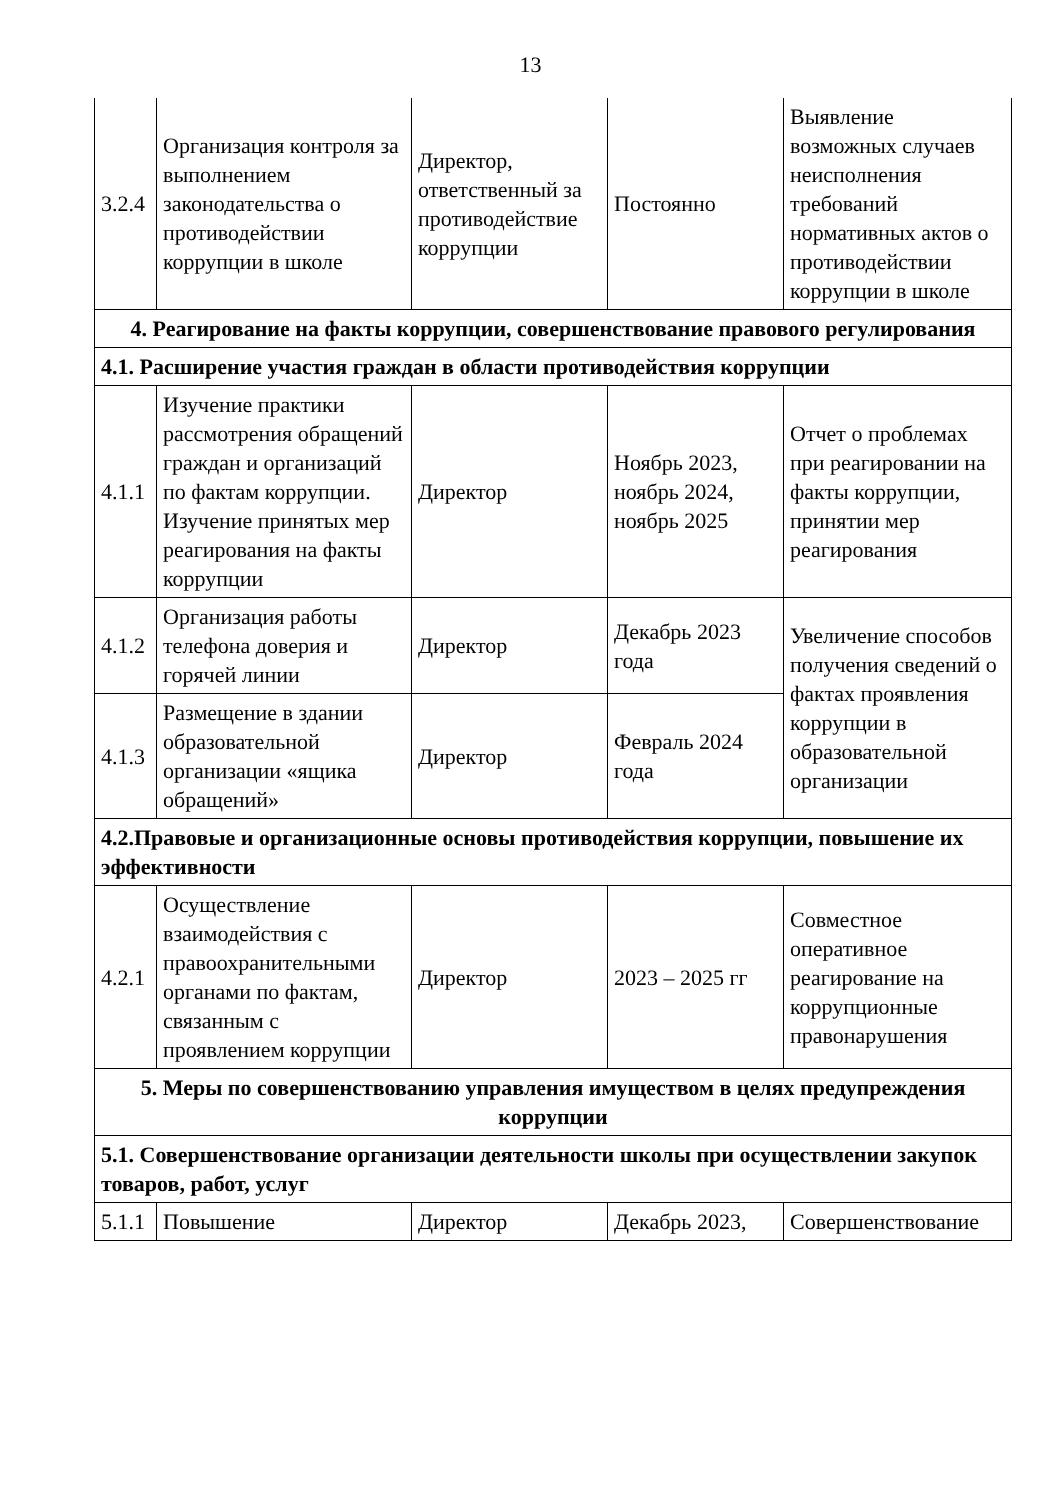13
| 3.2.4 | Организация контроля за выполнением законодательства о противодействии коррупции в школе | Директор, ответственный за противодействие коррупции | Постоянно | Выявление возможных случаев неисполнения требований нормативных актов о противодействии коррупции в школе |
| 4. Реагирование на факты коррупции, совершенствование правового регулирования | | | | |
| 4.1. Расширение участия граждан в области противодействия коррупции | | | | |
| 4.1.1 | Изучение практики рассмотрения обращений граждан и организаций по фактам коррупции. Изучение принятых мер реагирования на факты коррупции | Директор | Ноябрь 2023, ноябрь 2024, ноябрь 2025 | Отчет о проблемах при реагировании на факты коррупции, принятии мер реагирования |
| 4.1.2 | Организация работы телефона доверия и горячей линии | Директор | Декабрь 2023 года | Увеличение способов получения сведений о фактах проявления коррупции в образовательной организации |
| 4.1.3 | Размещение в здании образовательной организации «ящика обращений» | Директор | Февраль 2024 года | |
| 4.2.Правовые и организационные основы противодействия коррупции, повышение их эффективности | | | | |
| 4.2.1 | Осуществление взаимодействия с правоохранительными органами по фактам, связанным с проявлением коррупции | Директор | 2023 – 2025 гг | Совместное оперативное реагирование на коррупционные правонарушения |
| 5. Меры по совершенствованию управления имуществом в целях предупреждения коррупции | | | | |
| 5.1. Совершенствование организации деятельности школы при осуществлении закупок товаров, работ, услуг | | | | |
| 5.1.1 | Повышение | Директор | Декабрь 2023, | Совершенствование |